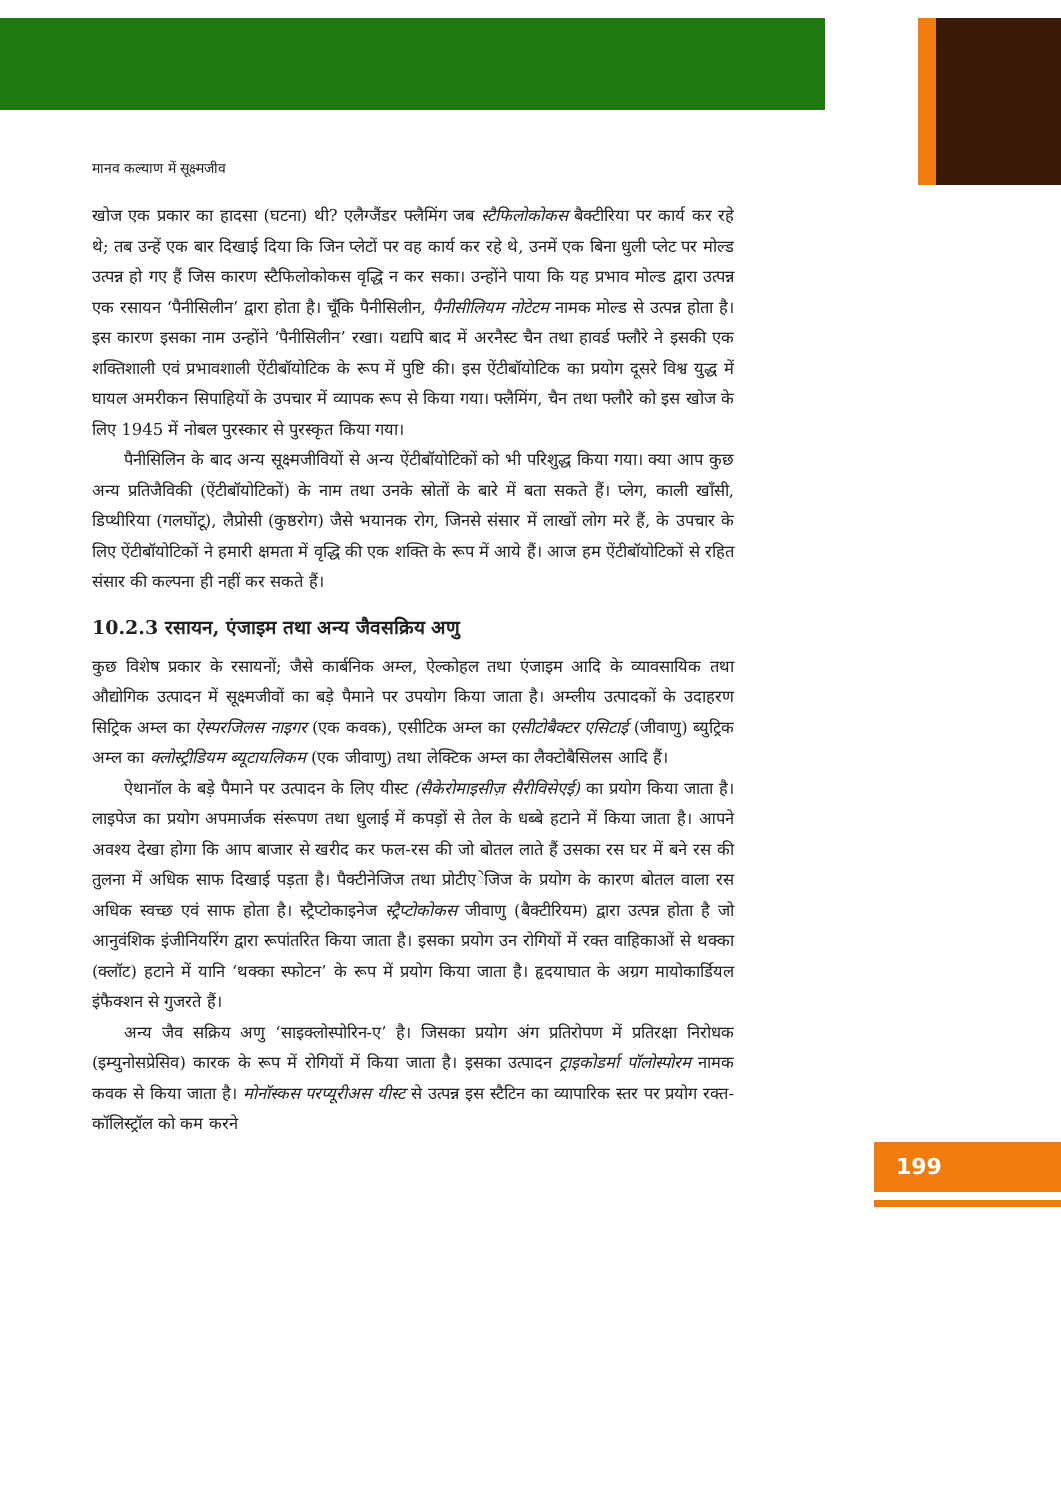मानव कल्याण में सूक्ष्मजीव
खोज एक प्रकार का हादसा (घटना) थी? एलैग्जैंडर फ्लैमिंग जब स्टैफिलोकोकस बैक्टीरिया पर कार्य कर रहे थे; तब उन्हें एक बार दिखाई दिया कि जिन प्लेटों पर वह कार्य कर रहे थे, उनमें एक बिना धुली प्लेट पर मोल्ड उत्पन्न हो गए हैं जिस कारण स्टैफिलोकोकस वृद्धि न कर सका। उन्होंने पाया कि यह प्रभाव मोल्ड द्वारा उत्पन्न एक रसायन ‘पैनीसिलीन’ द्वारा होता है। चूँकि पैनीसिलीन, पैनीसीलियम नोटेटम नामक मोल्ड से उत्पन्न होता है। इस कारण इसका नाम उन्होंने ‘पैनीसिलीन’ रखा। यद्यपि बाद में अरनैस्ट चैन तथा हावर्ड फ्लौरे ने इसकी एक शक्तिशाली एवं प्रभावशाली ऐंटीबॉयोटिक के रूप में पुष्टि की। इस ऐंटीबॉयोटिक का प्रयोग दूसरे विश्व युद्ध में घायल अमरीकन सिपाहियों के उपचार में व्यापक रूप से किया गया। फ्लैमिंग, चैन तथा फ्लौरे को इस खोज के लिए 1945 में नोबल पुरस्कार से पुरस्कृत किया गया।
पैनीसिलिन के बाद अन्य सूक्ष्मजीवियों से अन्य ऐंटीबॉयोटिकों को भी परिशुद्ध किया गया। क्या आप कुछ अन्य प्रतिजैविकी (ऐंटीबॉयोटिकों) के नाम तथा उनके स्रोतों के बारे में बता सकते हैं। प्लेग, काली खाँसी, डिप्थीरिया (गलघोंटू), लैप्रोसी (कुष्ठरोग) जैसे भयानक रोग, जिनसे संसार में लाखों लोग मरे हैं, के उपचार के लिए ऐंटीबॉयोटिकों ने हमारी क्षमता में वृद्धि की एक शक्ति के रूप में आये हैं। आज हम ऐंटीबॉयोटिकों से रहित संसार की कल्पना ही नहीं कर सकते हैं।
10.2.3 रसायन, एंजाइम तथा अन्य जैवसक्रिय अणु
कुछ विशेष प्रकार के रसायनों; जैसे कार्बनिक अम्ल, ऐल्कोहल तथा एंजाइम आदि के व्यावसायिक तथा औद्योगिक उत्पादन में सूक्ष्मजीवों का बड़े पैमाने पर उपयोग किया जाता है। अम्लीय उत्पादकों के उदाहरण सिट्रिक अम्ल का ऐस्परजिलस नाइगर (एक कवक), एसीटिक अम्ल का एसीटोबैक्टर एसिटाई (जीवाणु) ब्युट्रिक अम्ल का क्लोस्ट्रीडियम ब्यूटायलिकम (एक जीवाणु) तथा लेक्टिक अम्ल का लैक्टोबैसिलस आदि हैं।
ऐथानॉल के बड़े पैमाने पर उत्पादन के लिए यीस्ट (सैकेरोमाइसीज़ सैरीविसेएई) का प्रयोग किया जाता है। लाइपेज का प्रयोग अपमार्जक संरूपण तथा धुलाई में कपड़ों से तेल के धब्बे हटाने में किया जाता है। आपने अवश्य देखा होगा कि आप बाजार से खरीद कर फल-रस की जो बोतल लाते हैं उसका रस घर में बने रस की तुलना में अधिक साफ दिखाई पड़ता है। पैक्टीनेजिज तथा प्रोटीएेजिज के प्रयोग के कारण बोतल वाला रस अधिक स्वच्छ एवं साफ होता है। स्ट्रैप्टोकाइनेज स्ट्रैप्टोकोकस जीवाणु (बैक्टीरियम) द्वारा उत्पन्न होता है जो आनुवंशिक इंजीनियरिंग द्वारा रूपांतरित किया जाता है। इसका प्रयोग उन रोगियों में रक्त वाहिकाओं से थक्का (क्लॉट) हटाने में यानि ‘थक्का स्फोटन’ के रूप में प्रयोग किया जाता है। हृदयाघात के अग्रग मायोकार्डियल इंफैक्शन से गुजरते हैं।
अन्य जैव सक्रिय अणु ‘साइक्लोस्पोरिन-ए’ है। जिसका प्रयोग अंग प्रतिरोपण में प्रतिरक्षा निरोधक (इम्युनोसप्रेसिव) कारक के रूप में रोगियों में किया जाता है। इसका उत्पादन ट्राइकोडर्मा पॉलोस्पोरम नामक कवक से किया जाता है। मोनॉस्कस परप्यूरीअस यीस्ट से उत्पन्न इस स्टैटिन का व्यापारिक स्तर पर प्रयोग रक्त-कॉलिस्ट्रॉल को कम करने
199